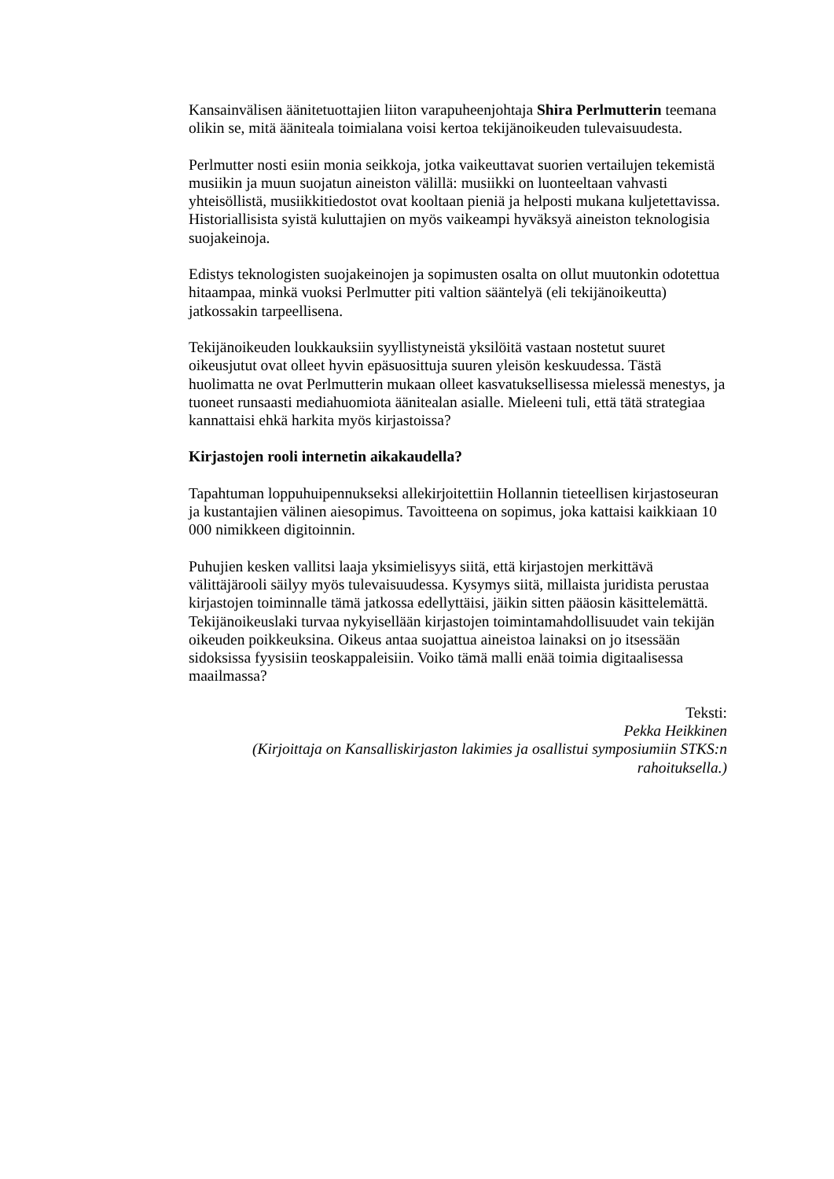Kansainvälisen äänitetuottajien liiton varapuheenjohtaja Shira Perlmutterin teemana olikin se, mitä ääniteala toimialana voisi kertoa tekijänoikeuden tulevaisuudesta.
Perlmutter nosti esiin monia seikkoja, jotka vaikeuttavat suorien vertailujen tekemistä musiikin ja muun suojatun aineiston välillä: musiikki on luonteeltaan vahvasti yhteisöllistä, musiikkitiedostot ovat kooltaan pieniä ja helposti mukana kuljetettavissa. Historiallisista syistä kuluttajien on myös vaikeampi hyväksyä aineiston teknologisia suojakeinoja.
Edistys teknologisten suojakeinojen ja sopimusten osalta on ollut muutonkin odotettua hitaampaa, minkä vuoksi Perlmutter piti valtion sääntelyä (eli tekijänoikeutta) jatkossakin tarpeellisena.
Tekijänoikeuden loukkauksiin syyllistyneistä yksilöitä vastaan nostetut suuret oikeusjutut ovat olleet hyvin epäsuosittuja suuren yleisön keskuudessa. Tästä huolimatta ne ovat Perlmutterin mukaan olleet kasvatuksellisessa mielessä menestys, ja tuoneet runsaasti mediahuomiota äänitealan asialle. Mieleeni tuli, että tätä strategiaa kannattaisi ehkä harkita myös kirjastoissa?
Kirjastojen rooli internetin aikakaudella?
Tapahtuman loppuhuipennukseksi allekirjoitettiin Hollannin tieteellisen kirjastoseuran ja kustantajien välinen aiesopimus. Tavoitteena on sopimus, joka kattaisi kaikkiaan 10 000 nimikkeen digitoinnin.
Puhujien kesken vallitsi laaja yksimielisyys siitä, että kirjastojen merkittävä välittäjärooli säilyy myös tulevaisuudessa. Kysymys siitä, millaista juridista perustaa kirjastojen toiminnalle tämä jatkossa edellyttäisi, jäikin sitten pääosin käsittelemättä. Tekijänoikeuslaki turvaa nykyisellään kirjastojen toimintamahdollisuudet vain tekijän oikeuden poikkeuksina. Oikeus antaa suojattua aineistoa lainaksi on jo itsessään sidoksissa fyysisiin teoskappaleisiin. Voiko tämä malli enää toimia digitaalisessa maailmassa?
Teksti:
Pekka Heikkinen
(Kirjoittaja on Kansalliskirjaston lakimies ja osallistui symposiumiin STKS:n rahoituksella.)